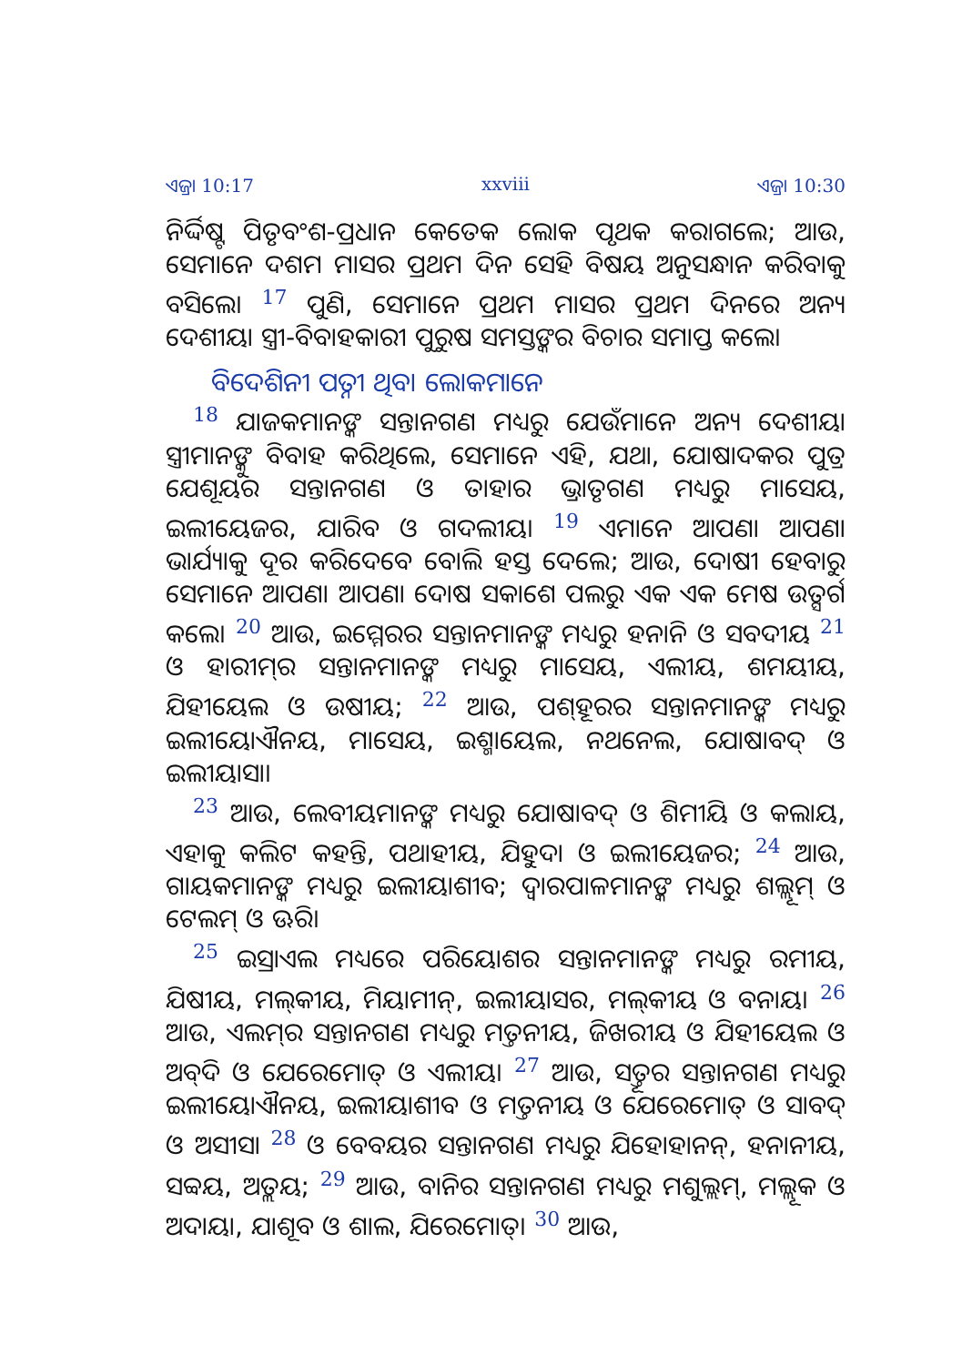ଏଜ୍ରା 10:17 xxviii ଏଜ୍ରା 10:30
ନିର୍ଦ୍ଦିଷ୍ଟ ପିତୃବଂଶ-ପ୍ରଧାନ କେତେକ ଲୋକ ପୃଥକ କରାଗଲେ; ଆଉ, ସେମାନେ ଦଶମ ମାସର ପ୍ରଥମ ଦିନ ସେହି ବିଷୟ ଅନୁସନ୍ଧାନ କରିବାକୁ ବସିଲେ। <sup>17</sup> ପୁଣି, ସେମାନେ ପ୍ରଥମ ମାସର ପ୍ରଥମ ଦିନରେ ଅନ୍ୟ ଦେଶୀୟା ସ୍ତ୍ରୀ-ବିବାହକାରୀ ପୁରୁଷ ସମସ୍ତଙ୍କର ବିଚାର ସମାପ୍ତ କଲେ।
ବିଦେଶିନୀ ପତ୍ନୀ ଥିବା ଲୋକମାନେ
<sup>18</sup> ଯାଜକମାନଙ୍କ ସନ୍ତାନଗଣ ମଧ୍ୟରୁ ଯେଉଁମାନେ ଅନ୍ୟ ଦେଶୀୟା ସ୍ତ୍ରୀମାନଙ୍କୁ ବିବାହ କରିଥିଲେ, ସେମାନେ ଏହି, ଯଥା, ଯୋଷାଦକର ପୁତ୍ର ଯେଶୂୟର ସନ୍ତାନଗଣ ଓ ତାହାର ଭ୍ରାତୃଗଣ ମଧ୍ୟରୁ ମାସେୟ, ଇଲୀୟେଜର, ଯାରିବ ଓ ଗଦଲୀୟ। <sup>19</sup> ଏମାନେ ଆପଣା ଆପଣା ଭାର୍ଯ୍ୟାକୁ ଦୂର କରିଦେବେ ବୋଲି ହସ୍ତ ଦେଲେ; ଆଉ, ଦୋଷୀ ହେବାରୁ ସେମାନେ ଆପଣା ଆପଣା ଦୋଷ ସକାଶେ ପଲରୁ ଏକ ଏକ ମେଷ ଉତ୍ସର୍ଗ କଲେ। <sup>20</sup> ଆଉ, ଇମ୍ମେରର ସନ୍ତାନମାନଙ୍କ ମଧ୍ୟରୁ ହନାନି ଓ ସବଦୀୟ <sup>21</sup> ଓ ହାରୀମ୍‍ର ସନ୍ତାନମାନଙ୍କ ମଧ୍ୟରୁ ମାସେୟ, ଏଲୀୟ, ଶମୟୀୟ, ଯିହୀୟେଲ ଓ ଉଷୀୟ; <sup>22</sup> ଆଉ, ପଶ୍‍ହୂରର ସନ୍ତାନମାନଙ୍କ ମଧ୍ୟରୁ ଇଲୀୟୋଐନୟ, ମାସେୟ, ଇଶ୍ମାୟେଲ, ନଥନେଲ, ଯୋଷାବଦ୍‍ ଓ ଇଲୀୟାସା।
<sup>23</sup> ଆଉ, ଲେବୀୟମାନଙ୍କ ମଧ୍ୟରୁ ଯୋଷାବଦ୍‍ ଓ ଶିମୀୟି ଓ କଲାୟ, ଏହାକୁ କଲିଟ କହନ୍ତି, ପଥାହୀୟ, ଯିହୁଦା ଓ ଇଲୀୟେଜର; <sup>24</sup> ଆଉ, ଗାୟକମାନଙ୍କ ମଧ୍ୟରୁ ଇଲୀୟାଶୀବ; ଦ୍ୱାରପାଳମାନଙ୍କ ମଧ୍ୟରୁ ଶଲ୍ଲୂମ୍‍ ଓ ଟେଲମ୍‍ ଓ ଊରି।
<sup>25</sup> ଇସ୍ରାଏଲ ମଧ୍ୟରେ ପରିୟୋଶର ସନ୍ତାନମାନଙ୍କ ମଧ୍ୟରୁ ରମୀୟ, ଯିଷୀୟ, ମଲ୍‍କୀୟ, ମିୟାମୀନ୍‍, ଇଲୀୟାସର, ମଲ୍‍କୀୟ ଓ ବନାୟ। <sup>26</sup> ଆଉ, ଏଲମ୍‍ର ସନ୍ତାନଗଣ ମଧ୍ୟରୁ ମତ୍ତନୀୟ, ଜିଖରୀୟ ଓ ଯିହୀୟେଲ ଓ ଅବ୍‍ଦି ଓ ଯେରେମୋତ୍‍ ଓ ଏଲୀୟ। <sup>27</sup> ଆଉ, ସତ୍ତୂର ସନ୍ତାନଗଣ ମଧ୍ୟରୁ ଇଲୀୟୋଐନୟ, ଇଲୀୟାଶୀବ ଓ ମତ୍ତନୀୟ ଓ ଯେରେମୋତ୍‍ ଓ ସାବଦ୍‍ ଓ ଅସୀସା <sup>28</sup> ଓ ବେବୟର ସନ୍ତାନଗଣ ମଧ୍ୟରୁ ଯିହୋହାନନ୍‍, ହନାନୀୟ, ସବ୍ବୟ, ଅତ୍ଲୟ; <sup>29</sup> ଆଉ, ବାନିର ସନ୍ତାନଗଣ ମଧ୍ୟରୁ ମଶୁଲ୍ଲମ୍‍, ମଲ୍ଲୂକ ଓ ଅଦାୟା, ଯାଶୂବ ଓ ଶାଲ, ଯିରେମୋତ୍‍। <sup>30</sup> ଆଉ,